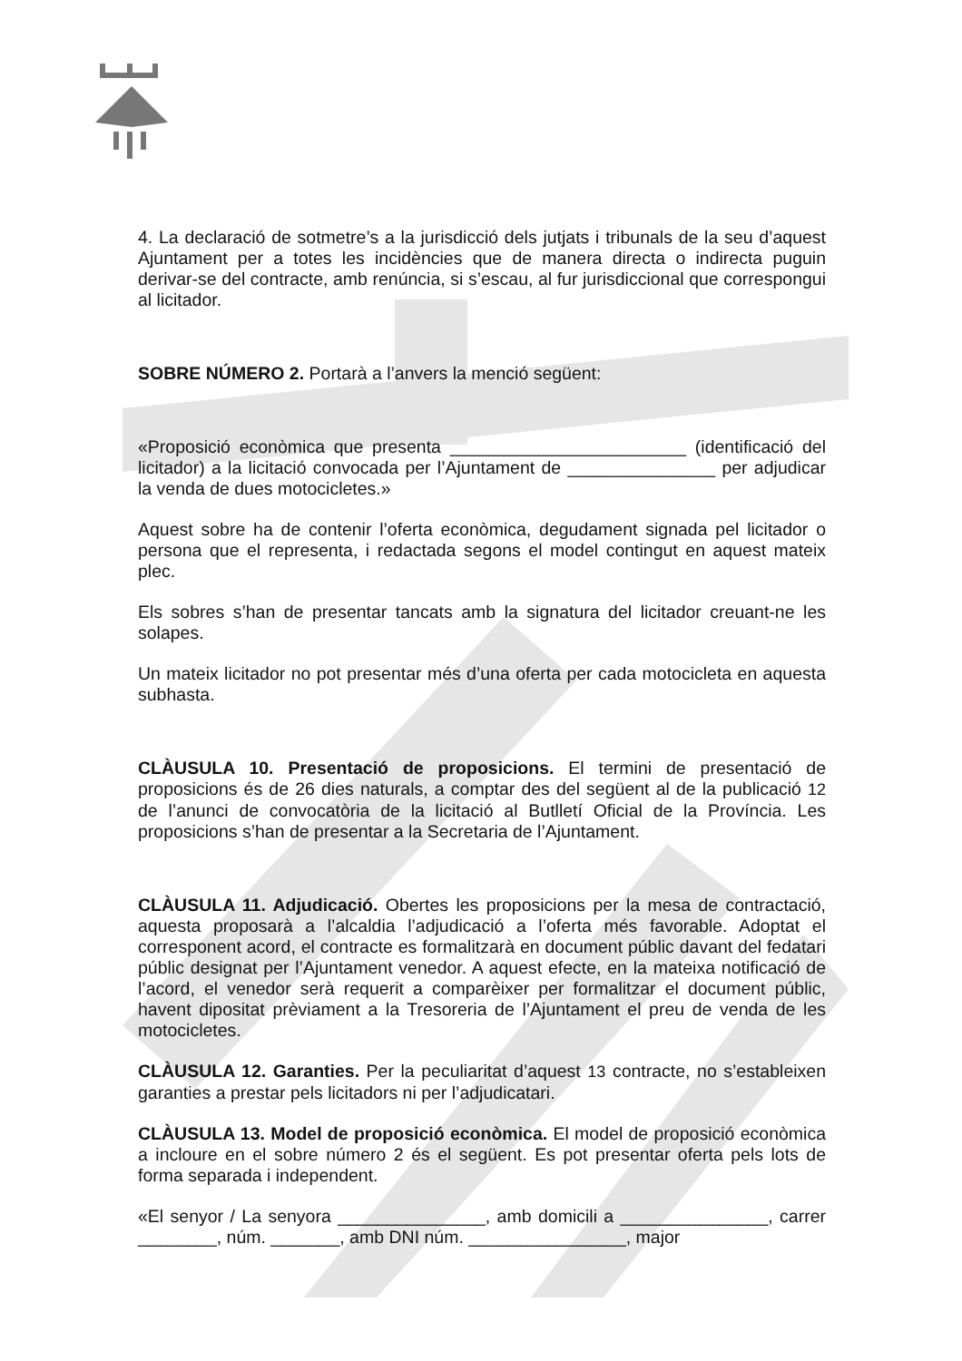4. La declaració de sotmetre’s a la jurisdicció dels jutjats i tribunals de la seu d’aquest Ajuntament per a totes les incidències que de manera directa o indirecta puguin derivar-se del contracte, amb renúncia, si s’escau, al fur jurisdiccional que correspongui al licitador.
SOBRE NÚMERO 2. Portarà a l’anvers la menció següent:
«Proposició econòmica que presenta ________________________ (identificació del licitador) a la licitació convocada per l’Ajuntament de _______________ per adjudicar la venda de dues motocicletes.»
Aquest sobre ha de contenir l’oferta econòmica, degudament signada pel licitador o persona que el representa, i redactada segons el model contingut en aquest mateix plec.
Els sobres s’han de presentar tancats amb la signatura del licitador creuant-ne les solapes.
Un mateix licitador no pot presentar més d’una oferta per cada motocicleta en aquesta subhasta.
CLÀUSULA 10. Presentació de proposicions. El termini de presentació de proposicions és de 26 dies naturals, a comptar des del següent al de la publicació 12 de l’anunci de convocatòria de la licitació al Butlletí Oficial de la Província. Les proposicions s’han de presentar a la Secretaria de l’Ajuntament.
CLÀUSULA 11. Adjudicació. Obertes les proposicions per la mesa de contractació, aquesta proposarà a l’alcaldia l’adjudicació a l’oferta més favorable. Adoptat el corresponent acord, el contracte es formalitzarà en document públic davant del fedatari públic designat per l’Ajuntament venedor. A aquest efecte, en la mateixa notificació de l’acord, el venedor serà requerit a comparèixer per formalitzar el document públic, havent dipositat prèviament a la Tresoreria de l’Ajuntament el preu de venda de les motocicletes.
CLÀUSULA 12. Garanties. Per la peculiaritat d’aquest 13 contracte, no s’estableixen garanties a prestar pels licitadors ni per l’adjudicatari.
CLÀUSULA 13. Model de proposició econòmica. El model de proposició econòmica a incloure en el sobre número 2 és el següent. Es pot presentar oferta pels lots de forma separada i independent.
«El senyor / La senyora _______________, amb domicili a _______________, carrer ________, núm. _______, amb DNI núm. ________________, major